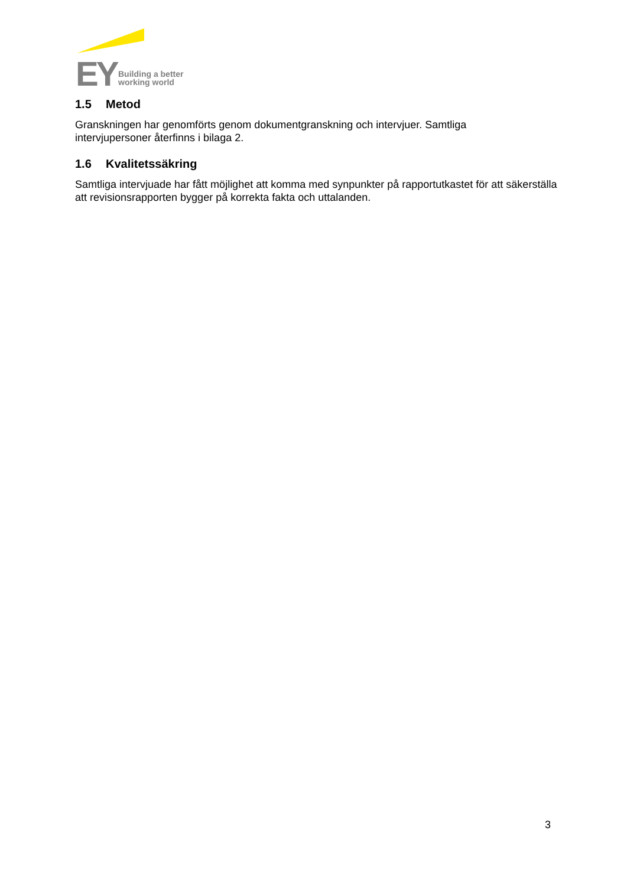EY
Building a better
working world
1.5 Metod
Granskningen har genomförts genom dokumentgranskning och intervjuer. Samtliga
intervjupersoner återfinns i bilaga 2.
1.6 Kvalitetssäkring
Samtliga intervjuade har fått möjlighet att komma med synpunkter på rapportutkastet för att säkerställa att revisionsrapporten bygger på korrekta fakta och uttalanden.
3